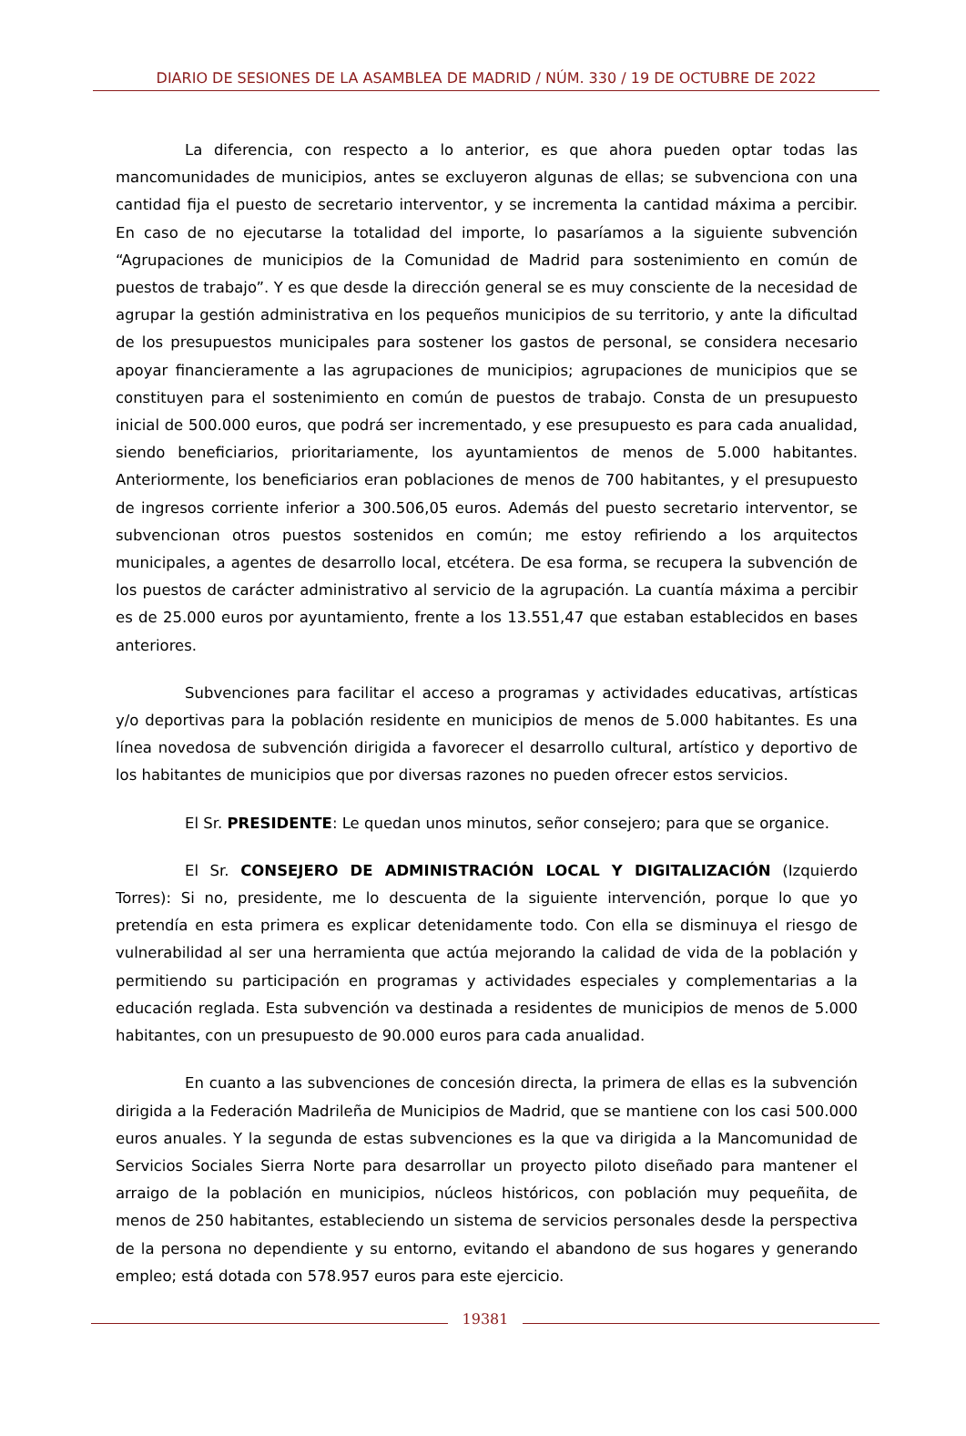DIARIO DE SESIONES DE LA ASAMBLEA DE MADRID / NÚM. 330 / 19 DE OCTUBRE DE 2022
La diferencia, con respecto a lo anterior, es que ahora pueden optar todas las mancomunidades de municipios, antes se excluyeron algunas de ellas; se subvenciona con una cantidad fija el puesto de secretario interventor, y se incrementa la cantidad máxima a percibir. En caso de no ejecutarse la totalidad del importe, lo pasaríamos a la siguiente subvención “Agrupaciones de municipios de la Comunidad de Madrid para sostenimiento en común de puestos de trabajo”. Y es que desde la dirección general se es muy consciente de la necesidad de agrupar la gestión administrativa en los pequeños municipios de su territorio, y ante la dificultad de los presupuestos municipales para sostener los gastos de personal, se considera necesario apoyar financieramente a las agrupaciones de municipios; agrupaciones de municipios que se constituyen para el sostenimiento en común de puestos de trabajo. Consta de un presupuesto inicial de 500.000 euros, que podrá ser incrementado, y ese presupuesto es para cada anualidad, siendo beneficiarios, prioritariamente, los ayuntamientos de menos de 5.000 habitantes. Anteriormente, los beneficiarios eran poblaciones de menos de 700 habitantes, y el presupuesto de ingresos corriente inferior a 300.506,05 euros. Además del puesto secretario interventor, se subvencionan otros puestos sostenidos en común; me estoy refiriendo a los arquitectos municipales, a agentes de desarrollo local, etcétera. De esa forma, se recupera la subvención de los puestos de carácter administrativo al servicio de la agrupación. La cuantía máxima a percibir es de 25.000 euros por ayuntamiento, frente a los 13.551,47 que estaban establecidos en bases anteriores.
Subvenciones para facilitar el acceso a programas y actividades educativas, artísticas y/o deportivas para la población residente en municipios de menos de 5.000 habitantes. Es una línea novedosa de subvención dirigida a favorecer el desarrollo cultural, artístico y deportivo de los habitantes de municipios que por diversas razones no pueden ofrecer estos servicios.
El Sr. PRESIDENTE: Le quedan unos minutos, señor consejero; para que se organice.
El Sr. CONSEJERO DE ADMINISTRACIÓN LOCAL Y DIGITALIZACIÓN (Izquierdo Torres): Si no, presidente, me lo descuenta de la siguiente intervención, porque lo que yo pretendía en esta primera es explicar detenidamente todo. Con ella se disminuya el riesgo de vulnerabilidad al ser una herramienta que actúa mejorando la calidad de vida de la población y permitiendo su participación en programas y actividades especiales y complementarias a la educación reglada. Esta subvención va destinada a residentes de municipios de menos de 5.000 habitantes, con un presupuesto de 90.000 euros para cada anualidad.
En cuanto a las subvenciones de concesión directa, la primera de ellas es la subvención dirigida a la Federación Madrileña de Municipios de Madrid, que se mantiene con los casi 500.000 euros anuales. Y la segunda de estas subvenciones es la que va dirigida a la Mancomunidad de Servicios Sociales Sierra Norte para desarrollar un proyecto piloto diseñado para mantener el arraigo de la población en municipios, núcleos históricos, con población muy pequeñita, de menos de 250 habitantes, estableciendo un sistema de servicios personales desde la perspectiva de la persona no dependiente y su entorno, evitando el abandono de sus hogares y generando empleo; está dotada con 578.957 euros para este ejercicio.
19381